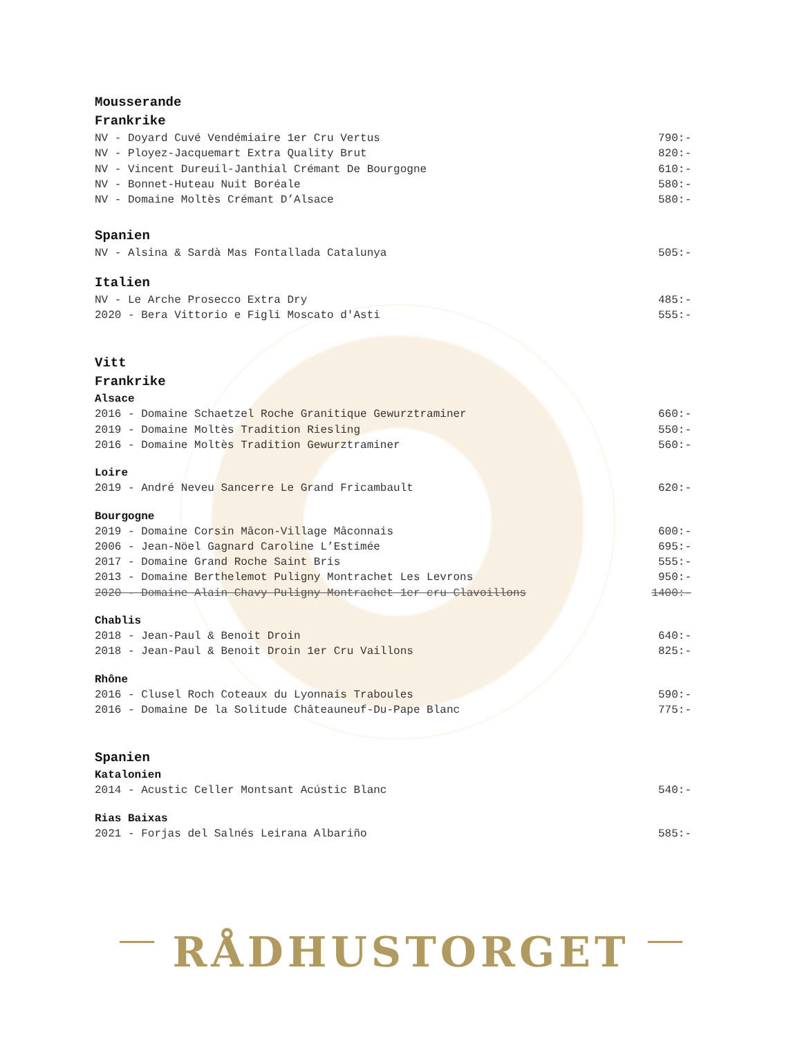Mousserande
Frankrike
NV - Doyard Cuvé Vendémiaire 1er Cru Vertus 790:-
NV - Ployez-Jacquemart Extra Quality Brut 820:-
NV - Vincent Dureuil-Janthial Crémant De Bourgogne 610:-
NV - Bonnet-Huteau Nuit Boréale 580:-
NV - Domaine Moltès Crémant D’Alsace 580:-
Spanien
NV - Alsina & Sardà Mas Fontallada Catalunya 505:-
Italien
NV - Le Arche Prosecco Extra Dry 485:-
2020 - Bera Vittorio e Figli Moscato d'Asti 555:-
Vitt
Frankrike
Alsace
2016 - Domaine Schaetzel Roche Granitique Gewurztraminer 660:-
2019 - Domaine Moltès Tradition Riesling 550:-
2016 - Domaine Moltès Tradition Gewurztraminer 560:-
Loire
2019 - André Neveu Sancerre Le Grand Fricambault 620:-
Bourgogne
2019 - Domaine Corsin Mâcon-Village Mâconnais 600:-
2006 - Jean-Nöel Gagnard Caroline L’Estimée 695:-
2017 - Domaine Grand Roche Saint Bris 555:-
2013 - Domaine Berthelemot Puligny Montrachet Les Levrons 950:-
2020 - Domaine Alain Chavy Puligny Montrachet 1er cru Clavoillons 1400:-
Chablis
2018 - Jean-Paul & Benoit Droin 640:-
2018 - Jean-Paul & Benoit Droin 1er Cru Vaillons 825:-
Rhône
2016 - Clusel Roch Coteaux du Lyonnais Traboules 590:-
2016 - Domaine De la Solitude Châteauneuf-Du-Pape Blanc 775:-
Spanien
Katalonien
2014 - Acustic Celler Montsant Acústic Blanc 540:-
Rias Baixas
2021 - Forjas del Salnés Leirana Albariño 585:-
RÅDHUSTORGET